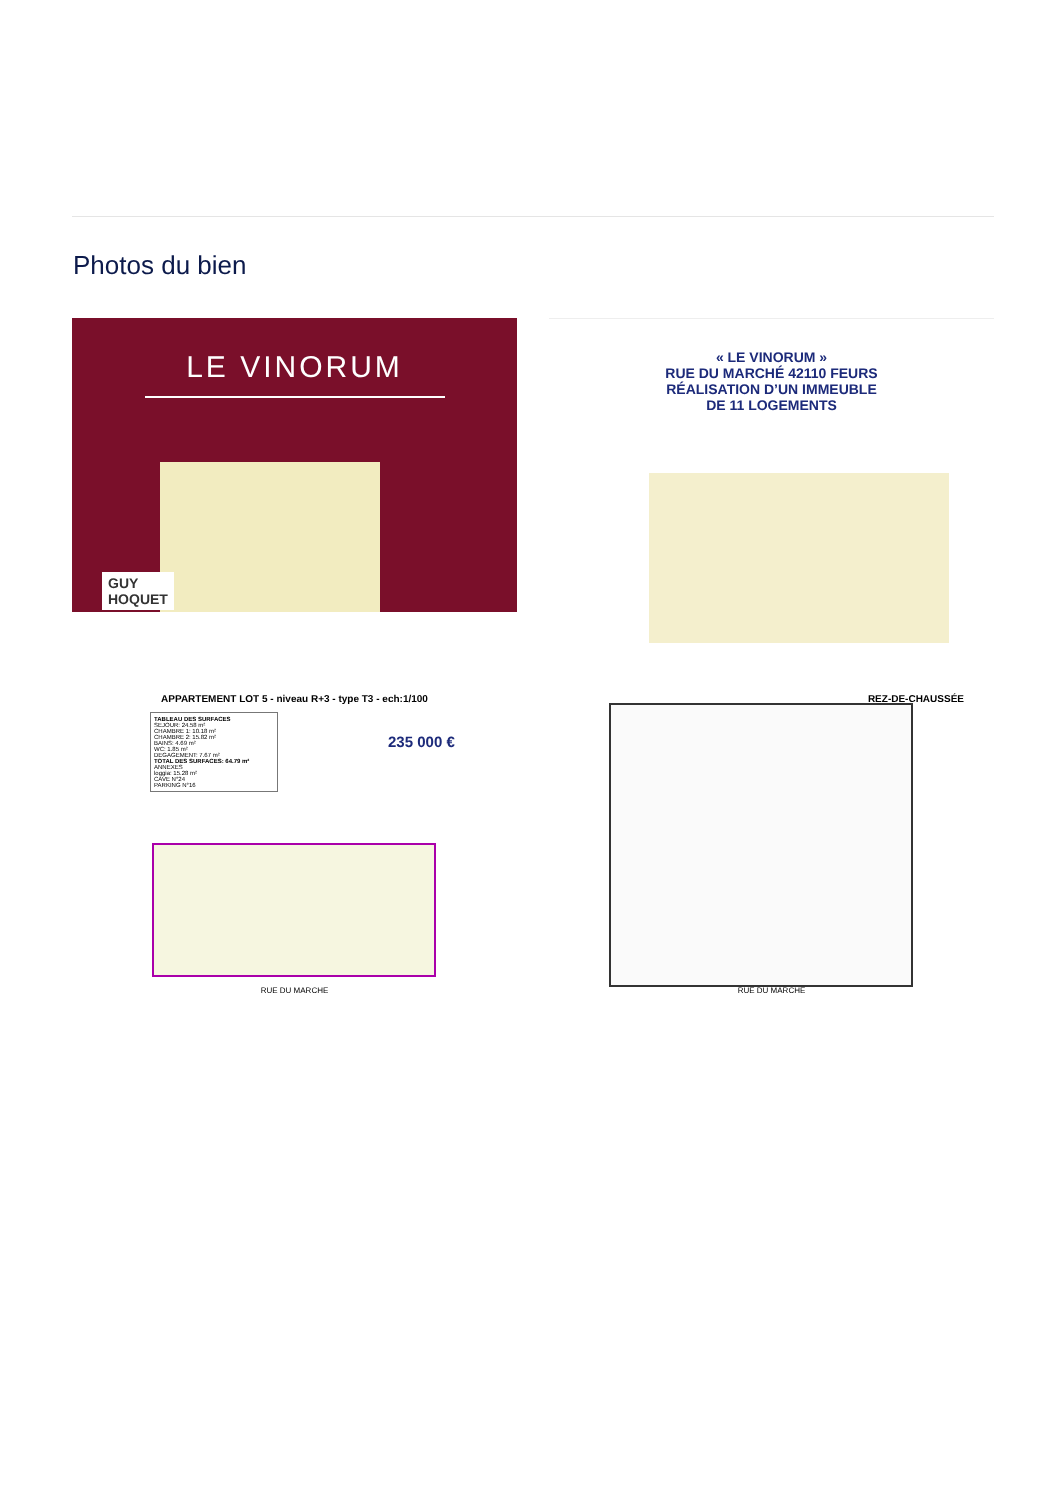Photos du bien
LE VINORUM
GUY
HOQUET
« LE VINORUM »
RUE DU MARCHÉ 42110 FEURS
RÉALISATION D’UN IMMEUBLE
DE 11 LOGEMENTS
APPARTEMENT LOT 5 - niveau R+3 - type T3 - ech:1/100
TABLEAU DES SURFACES
SEJOUR: 24.58 m²
CHAMBRE 1: 10.18 m²
CHAMBRE 2: 15.82 m²
BAINS: 4.69 m²
WC: 1.85 m²
DEGAGEMENT: 7.67 m²
TOTAL DES SURFACES: 64.79 m²
ANNEXES
loggia: 15.28 m²
CAVE N°24
PARKING N°16
235 000 €
RUE DU MARCHE
REZ-DE-CHAUSSÉE
RUE DU MARCHE